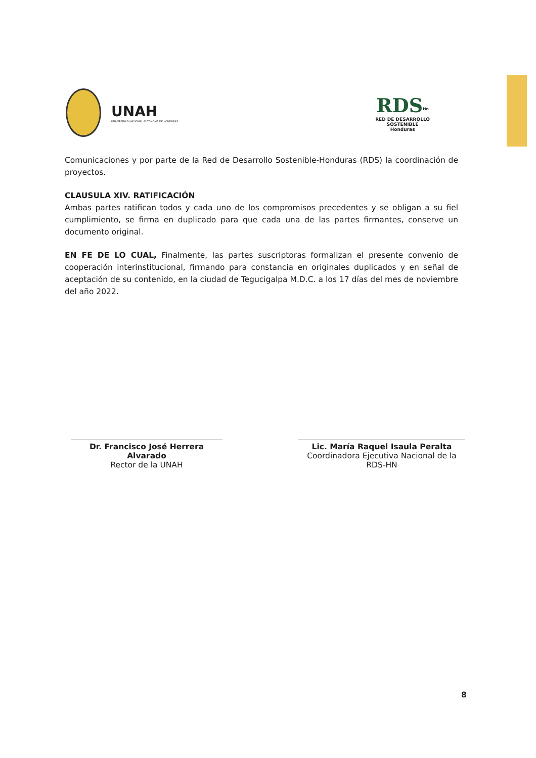UNAH UNIVERSIDAD NACIONAL AUTÓNOMA DE HONDURAS
RDS<sup>Hn</sup>
RED DE DESARROLLO
SOSTENIBLE
Honduras
Comunicaciones y por parte de la Red de Desarrollo Sostenible-Honduras (RDS) la coordinación de proyectos.
CLAUSULA XIV. RATIFICACIÓN
Ambas partes ratifican todos y cada uno de los compromisos precedentes y se obligan a su fiel cumplimiento, se firma en duplicado para que cada una de las partes firmantes, conserve un documento original.
EN FE DE LO CUAL, Finalmente, las partes suscriptoras formalizan el presente convenio de cooperación interinstitucional, firmando para constancia en originales duplicados y en señal de aceptación de su contenido, en la ciudad de Tegucigalpa M.D.C. a los 17 días del mes de noviembre del año 2022.
Dr. Francisco José Herrera Alvarado
Rector de la UNAH
Lic. María Raquel Isaula Peralta
Coordinadora Ejecutiva Nacional de la RDS-HN
8